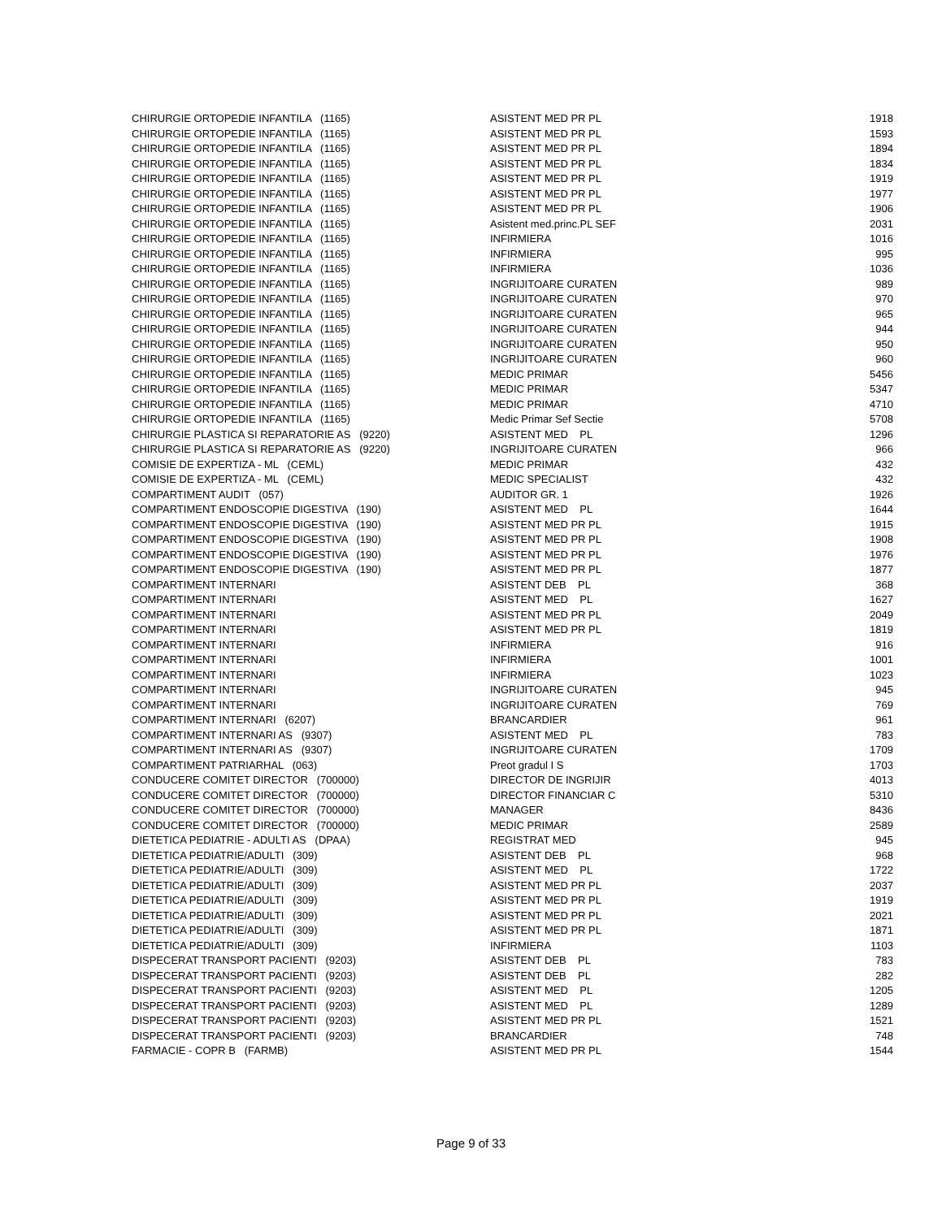| CHIRURGIE ORTOPEDIE INFANTILA (1165) | ASISTENT MED PR PL | 1918 |
| CHIRURGIE ORTOPEDIE INFANTILA (1165) | ASISTENT MED PR PL | 1593 |
| CHIRURGIE ORTOPEDIE INFANTILA (1165) | ASISTENT MED PR PL | 1894 |
| CHIRURGIE ORTOPEDIE INFANTILA (1165) | ASISTENT MED PR PL | 1834 |
| CHIRURGIE ORTOPEDIE INFANTILA (1165) | ASISTENT MED PR PL | 1919 |
| CHIRURGIE ORTOPEDIE INFANTILA (1165) | ASISTENT MED PR PL | 1977 |
| CHIRURGIE ORTOPEDIE INFANTILA (1165) | ASISTENT MED PR PL | 1906 |
| CHIRURGIE ORTOPEDIE INFANTILA (1165) | Asistent med.princ.PL SEF | 2031 |
| CHIRURGIE ORTOPEDIE INFANTILA (1165) | INFIRMIERA | 1016 |
| CHIRURGIE ORTOPEDIE INFANTILA (1165) | INFIRMIERA | 995 |
| CHIRURGIE ORTOPEDIE INFANTILA (1165) | INFIRMIERA | 1036 |
| CHIRURGIE ORTOPEDIE INFANTILA (1165) | INGRIJITOARE CURATEN | 989 |
| CHIRURGIE ORTOPEDIE INFANTILA (1165) | INGRIJITOARE CURATEN | 970 |
| CHIRURGIE ORTOPEDIE INFANTILA (1165) | INGRIJITOARE CURATEN | 965 |
| CHIRURGIE ORTOPEDIE INFANTILA (1165) | INGRIJITOARE CURATEN | 944 |
| CHIRURGIE ORTOPEDIE INFANTILA (1165) | INGRIJITOARE CURATEN | 950 |
| CHIRURGIE ORTOPEDIE INFANTILA (1165) | INGRIJITOARE CURATEN | 960 |
| CHIRURGIE ORTOPEDIE INFANTILA (1165) | MEDIC PRIMAR | 5456 |
| CHIRURGIE ORTOPEDIE INFANTILA (1165) | MEDIC PRIMAR | 5347 |
| CHIRURGIE ORTOPEDIE INFANTILA (1165) | MEDIC PRIMAR | 4710 |
| CHIRURGIE ORTOPEDIE INFANTILA (1165) | Medic Primar Sef Sectie | 5708 |
| CHIRURGIE PLASTICA SI REPARATORIE AS (9220) | ASISTENT MED PL | 1296 |
| CHIRURGIE PLASTICA SI REPARATORIE AS (9220) | INGRIJITOARE CURATEN | 966 |
| COMISIE DE EXPERTIZA - ML (CEML) | MEDIC PRIMAR | 432 |
| COMISIE DE EXPERTIZA - ML (CEML) | MEDIC SPECIALIST | 432 |
| COMPARTIMENT AUDIT (057) | AUDITOR GR. 1 | 1926 |
| COMPARTIMENT ENDOSCOPIE DIGESTIVA (190) | ASISTENT MED PL | 1644 |
| COMPARTIMENT ENDOSCOPIE DIGESTIVA (190) | ASISTENT MED PR PL | 1915 |
| COMPARTIMENT ENDOSCOPIE DIGESTIVA (190) | ASISTENT MED PR PL | 1908 |
| COMPARTIMENT ENDOSCOPIE DIGESTIVA (190) | ASISTENT MED PR PL | 1976 |
| COMPARTIMENT ENDOSCOPIE DIGESTIVA (190) | ASISTENT MED PR PL | 1877 |
| COMPARTIMENT INTERNARI | ASISTENT DEB PL | 368 |
| COMPARTIMENT INTERNARI | ASISTENT MED PL | 1627 |
| COMPARTIMENT INTERNARI | ASISTENT MED PR PL | 2049 |
| COMPARTIMENT INTERNARI | ASISTENT MED PR PL | 1819 |
| COMPARTIMENT INTERNARI | INFIRMIERA | 916 |
| COMPARTIMENT INTERNARI | INFIRMIERA | 1001 |
| COMPARTIMENT INTERNARI | INFIRMIERA | 1023 |
| COMPARTIMENT INTERNARI | INGRIJITOARE CURATEN | 945 |
| COMPARTIMENT INTERNARI | INGRIJITOARE CURATEN | 769 |
| COMPARTIMENT INTERNARI (6207) | BRANCARDIER | 961 |
| COMPARTIMENT INTERNARI AS (9307) | ASISTENT MED PL | 783 |
| COMPARTIMENT INTERNARI AS (9307) | INGRIJITOARE CURATEN | 1709 |
| COMPARTIMENT PATRIARHAL (063) | Preot gradul I S | 1703 |
| CONDUCERE COMITET DIRECTOR (700000) | DIRECTOR DE INGRIJIR | 4013 |
| CONDUCERE COMITET DIRECTOR (700000) | DIRECTOR FINANCIAR C | 5310 |
| CONDUCERE COMITET DIRECTOR (700000) | MANAGER | 8436 |
| CONDUCERE COMITET DIRECTOR (700000) | MEDIC PRIMAR | 2589 |
| DIETETICA PEDIATRIE - ADULTI AS (DPAA) | REGISTRAT MED | 945 |
| DIETETICA PEDIATRIE/ADULTI (309) | ASISTENT DEB PL | 968 |
| DIETETICA PEDIATRIE/ADULTI (309) | ASISTENT MED PL | 1722 |
| DIETETICA PEDIATRIE/ADULTI (309) | ASISTENT MED PR PL | 2037 |
| DIETETICA PEDIATRIE/ADULTI (309) | ASISTENT MED PR PL | 1919 |
| DIETETICA PEDIATRIE/ADULTI (309) | ASISTENT MED PR PL | 2021 |
| DIETETICA PEDIATRIE/ADULTI (309) | ASISTENT MED PR PL | 1871 |
| DIETETICA PEDIATRIE/ADULTI (309) | INFIRMIERA | 1103 |
| DISPECERAT TRANSPORT PACIENTI (9203) | ASISTENT DEB PL | 783 |
| DISPECERAT TRANSPORT PACIENTI (9203) | ASISTENT DEB PL | 282 |
| DISPECERAT TRANSPORT PACIENTI (9203) | ASISTENT MED PL | 1205 |
| DISPECERAT TRANSPORT PACIENTI (9203) | ASISTENT MED PL | 1289 |
| DISPECERAT TRANSPORT PACIENTI (9203) | ASISTENT MED PR PL | 1521 |
| DISPECERAT TRANSPORT PACIENTI (9203) | BRANCARDIER | 748 |
| FARMACIE - COPR B (FARMB) | ASISTENT MED PR PL | 1544 |
Page 9 of 33